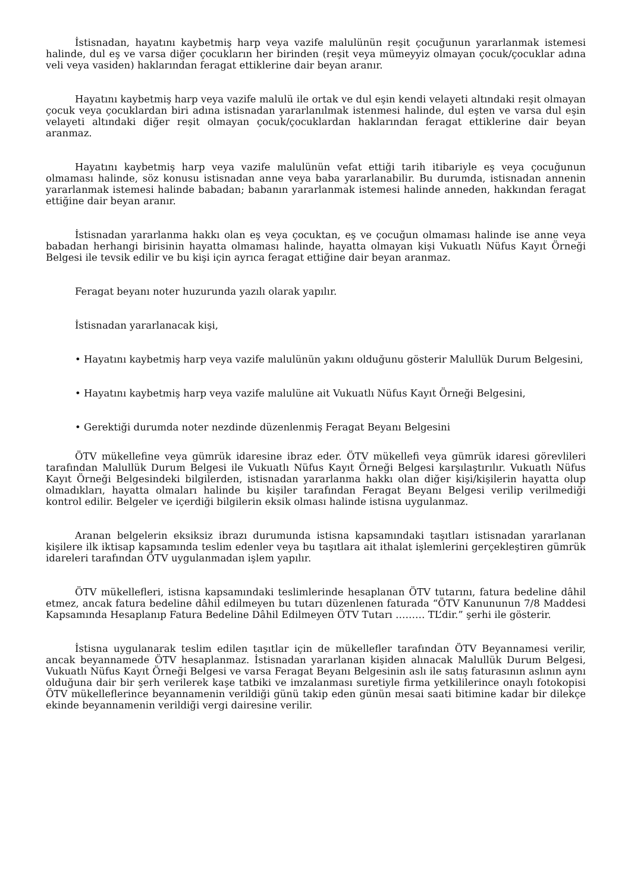İstisnadan, hayatını kaybetmiş harp veya vazife malulünün reşit çocuğunun yararlanmak istemesi halinde, dul eş ve varsa diğer çocukların her birinden (reşit veya mümeyyiz olmayan çocuk/çocuklar adına veli veya vasiden) haklarından feragat ettiklerine dair beyan aranır.
Hayatını kaybetmiş harp veya vazife malulü ile ortak ve dul eşin kendi velayeti altındaki reşit olmayan çocuk veya çocuklardan biri adına istisnadan yararlanılmak istenmesi halinde, dul eşten ve varsa dul eşin velayeti altındaki diğer reşit olmayan çocuk/çocuklardan haklarından feragat ettiklerine dair beyan aranmaz.
Hayatını kaybetmiş harp veya vazife malulünün vefat ettiği tarih itibariyle eş veya çocuğunun olmaması halinde, söz konusu istisnadan anne veya baba yararlanabilir. Bu durumda, istisnadan annenin yararlanmak istemesi halinde babadan; babanın yararlanmak istemesi halinde anneden, hakkından feragat ettiğine dair beyan aranır.
İstisnadan yararlanma hakkı olan eş veya çocuktan, eş ve çocuğun olmaması halinde ise anne veya babadan herhangi birisinin hayatta olmaması halinde, hayatta olmayan kişi Vukuatlı Nüfus Kayıt Örneği Belgesi ile tevsik edilir ve bu kişi için ayrıca feragat ettiğine dair beyan aranmaz.
Feragat beyanı noter huzurunda yazılı olarak yapılır.
İstisnadan yararlanacak kişi,
• Hayatını kaybetmiş harp veya vazife malulünün yakını olduğunu gösterir Malullük Durum Belgesini,
• Hayatını kaybetmiş harp veya vazife malulüne ait Vukuatlı Nüfus Kayıt Örneği Belgesini,
• Gerektiği durumda noter nezdinde düzenlenmiş Feragat Beyanı Belgesini
ÖTV mükellefine veya gümrük idaresine ibraz eder. ÖTV mükellefi veya gümrük idaresi görevlileri tarafından Malullük Durum Belgesi ile Vukuatlı Nüfus Kayıt Örneği Belgesi karşılaştırılır. Vukuatlı Nüfus Kayıt Örneği Belgesindeki bilgilerden, istisnadan yararlanma hakkı olan diğer kişi/kişilerin hayatta olup olmadıkları, hayatta olmaları halinde bu kişiler tarafından Feragat Beyanı Belgesi verilip verilmediği kontrol edilir. Belgeler ve içerdiği bilgilerin eksik olması halinde istisna uygulanmaz.
Aranan belgelerin eksiksiz ibrazı durumunda istisna kapsamındaki taşıtları istisnadan yararlanan kişilere ilk iktisap kapsamında teslim edenler veya bu taşıtlara ait ithalat işlemlerini gerçekleştiren gümrük idareleri tarafından ÖTV uygulanmadan işlem yapılır.
ÖTV mükellefleri, istisna kapsamındaki teslimlerinde hesaplanan ÖTV tutarını, fatura bedeline dâhil etmez, ancak fatura bedeline dâhil edilmeyen bu tutarı düzenlenen faturada “ÖTV Kanununun 7/8 Maddesi Kapsamında Hesaplanıp Fatura Bedeline Dâhil Edilmeyen ÖTV Tutarı ……… TL’dir.” şerhi ile gösterir.
İstisna uygulanarak teslim edilen taşıtlar için de mükellefler tarafından ÖTV Beyannamesi verilir, ancak beyannamede ÖTV hesaplanmaz. İstisnadan yararlanan kişiden alınacak Malullük Durum Belgesi, Vukuatlı Nüfus Kayıt Örneği Belgesi ve varsa Feragat Beyanı Belgesinin aslı ile satış faturasının aslının aynı olduğuna dair bir şerh verilerek kaşe tatbiki ve imzalanması suretiyle firma yetkililerince onaylı fotokopisi ÖTV mükelleflerince beyannamenin verildiği günü takip eden günün mesai saati bitimine kadar bir dilekçe ekinde beyannamenin verildiği vergi dairesine verilir.